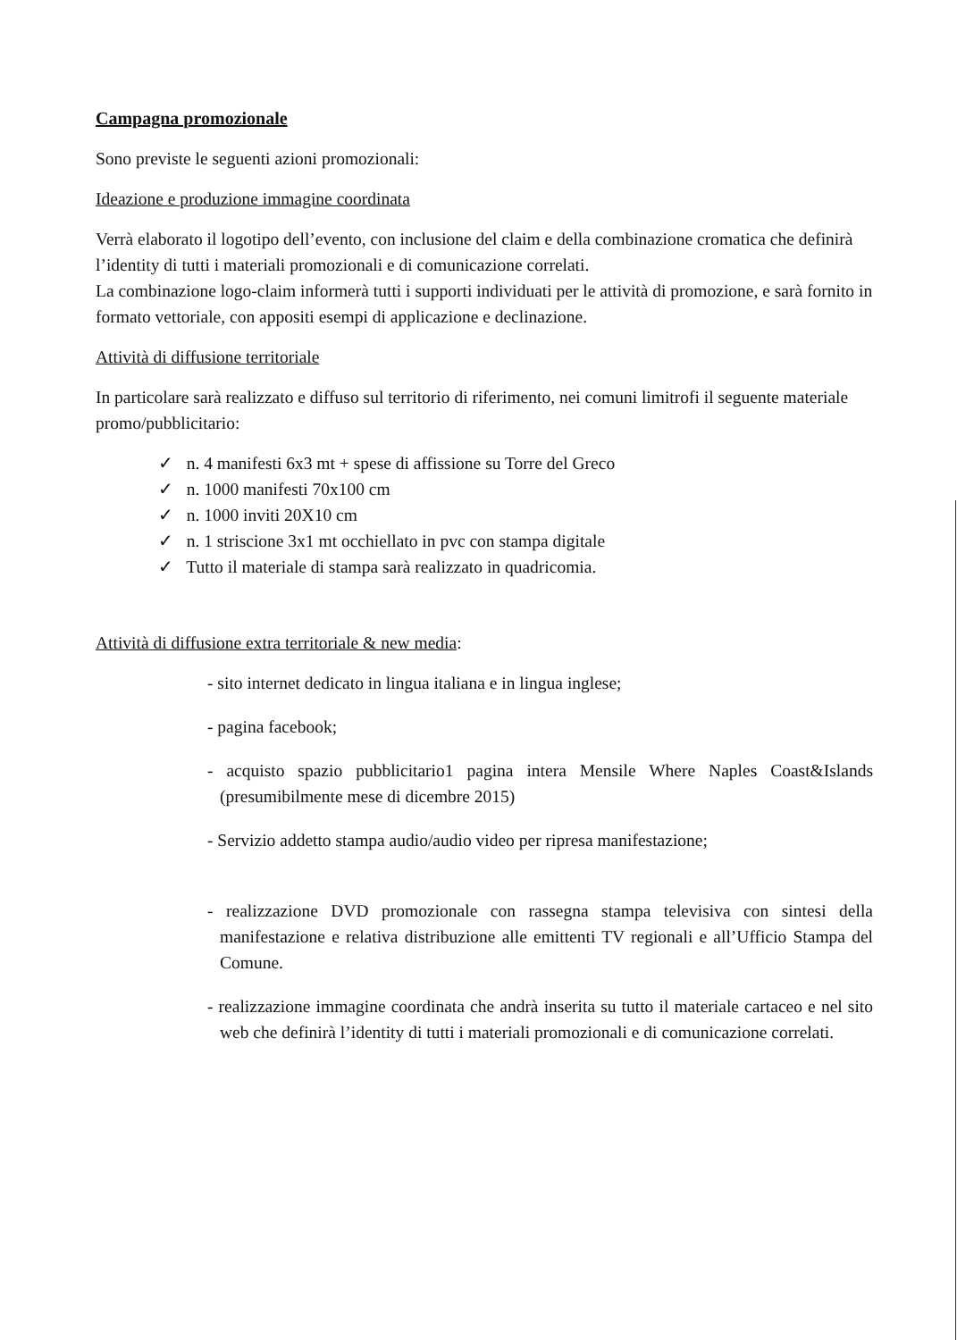Campagna promozionale
Sono previste le seguenti azioni promozionali:
Ideazione e produzione immagine coordinata
Verrà elaborato il logotipo dell’evento, con inclusione del claim e della combinazione cromatica che definirà l’identity di tutti i materiali promozionali e di comunicazione correlati.
La combinazione logo-claim informerà tutti i supporti individuati per le attività di promozione, e sarà fornito in formato vettoriale, con appositi esempi di applicazione e declinazione.
Attività di diffusione territoriale
In particolare sarà realizzato e diffuso sul territorio di riferimento, nei comuni limitrofi il seguente materiale promo/pubblicitario:
✓ n. 4 manifesti 6x3 mt + spese di affissione su Torre del Greco
✓ n. 1000 manifesti 70x100 cm
✓ n. 1000 inviti 20X10 cm
✓ n. 1 striscione 3x1 mt occhiellato in pvc con stampa digitale
✓ Tutto il materiale di stampa sarà realizzato in quadricomia.
Attività di diffusione extra territoriale & new media:
- sito internet dedicato in lingua italiana e in lingua inglese;
- pagina facebook;
- acquisto spazio pubblicitario1 pagina intera Mensile Where Naples Coast&Islands (presumibilmente mese di dicembre 2015)
- Servizio addetto stampa audio/audio video per ripresa manifestazione;
- realizzazione DVD promozionale con rassegna stampa televisiva con sintesi della manifestazione e relativa distribuzione alle emittenti TV regionali e all’Ufficio Stampa del Comune.
- realizzazione immagine coordinata che andrà inserita su tutto il materiale cartaceo e nel sito web che definirà l’identity di tutti i materiali promozionali e di comunicazione correlati.